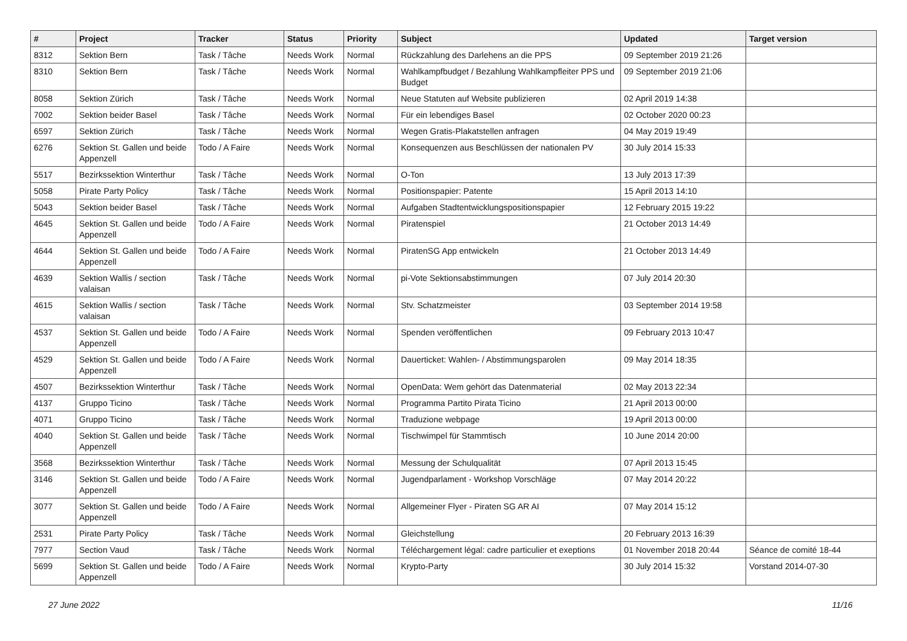| # | Project | Tracker | Status | Priority | Subject | Updated | Target version |
| --- | --- | --- | --- | --- | --- | --- | --- |
| 8312 | Sektion Bern | Task / Tâche | Needs Work | Normal | Rückzahlung des Darlehens an die PPS | 09 September 2019 21:26 | |
| 8310 | Sektion Bern | Task / Tâche | Needs Work | Normal | Wahlkampfbudget / Bezahlung Wahlkampfleiter PPS und Budget | 09 September 2019 21:06 | |
| 8058 | Sektion Zürich | Task / Tâche | Needs Work | Normal | Neue Statuten auf Website publizieren | 02 April 2019 14:38 | |
| 7002 | Sektion beider Basel | Task / Tâche | Needs Work | Normal | Für ein lebendiges Basel | 02 October 2020 00:23 | |
| 6597 | Sektion Zürich | Task / Tâche | Needs Work | Normal | Wegen Gratis-Plakatstellen anfragen | 04 May 2019 19:49 | |
| 6276 | Sektion St. Gallen und beide Appenzell | Todo / A Faire | Needs Work | Normal | Konsequenzen aus Beschlüssen der nationalen PV | 30 July 2014 15:33 | |
| 5517 | Bezirkssektion Winterthur | Task / Tâche | Needs Work | Normal | O-Ton | 13 July 2013 17:39 | |
| 5058 | Pirate Party Policy | Task / Tâche | Needs Work | Normal | Positionspapier: Patente | 15 April 2013 14:10 | |
| 5043 | Sektion beider Basel | Task / Tâche | Needs Work | Normal | Aufgaben Stadtentwicklungspositionspapier | 12 February 2015 19:22 | |
| 4645 | Sektion St. Gallen und beide Appenzell | Todo / A Faire | Needs Work | Normal | Piratenspiel | 21 October 2013 14:49 | |
| 4644 | Sektion St. Gallen und beide Appenzell | Todo / A Faire | Needs Work | Normal | PiratenSG App entwickeln | 21 October 2013 14:49 | |
| 4639 | Sektion Wallis / section valaisan | Task / Tâche | Needs Work | Normal | pi-Vote Sektionsabstimmungen | 07 July 2014 20:30 | |
| 4615 | Sektion Wallis / section valaisan | Task / Tâche | Needs Work | Normal | Stv. Schatzmeister | 03 September 2014 19:58 | |
| 4537 | Sektion St. Gallen und beide Appenzell | Todo / A Faire | Needs Work | Normal | Spenden veröffentlichen | 09 February 2013 10:47 | |
| 4529 | Sektion St. Gallen und beide Appenzell | Todo / A Faire | Needs Work | Normal | Dauerticket: Wahlen- / Abstimmungsparolen | 09 May 2014 18:35 | |
| 4507 | Bezirkssektion Winterthur | Task / Tâche | Needs Work | Normal | OpenData: Wem gehört das Datenmaterial | 02 May 2013 22:34 | |
| 4137 | Gruppo Ticino | Task / Tâche | Needs Work | Normal | Programma Partito Pirata Ticino | 21 April 2013 00:00 | |
| 4071 | Gruppo Ticino | Task / Tâche | Needs Work | Normal | Traduzione webpage | 19 April 2013 00:00 | |
| 4040 | Sektion St. Gallen und beide Appenzell | Task / Tâche | Needs Work | Normal | Tischwimpel für Stammtisch | 10 June 2014 20:00 | |
| 3568 | Bezirkssektion Winterthur | Task / Tâche | Needs Work | Normal | Messung der Schulqualität | 07 April 2013 15:45 | |
| 3146 | Sektion St. Gallen und beide Appenzell | Todo / A Faire | Needs Work | Normal | Jugendparlament - Workshop Vorschläge | 07 May 2014 20:22 | |
| 3077 | Sektion St. Gallen und beide Appenzell | Todo / A Faire | Needs Work | Normal | Allgemeiner Flyer - Piraten SG AR AI | 07 May 2014 15:12 | |
| 2531 | Pirate Party Policy | Task / Tâche | Needs Work | Normal | Gleichstellung | 20 February 2013 16:39 | |
| 7977 | Section Vaud | Task / Tâche | Needs Work | Normal | Téléchargement légal: cadre particulier et exeptions | 01 November 2018 20:44 | Séance de comité 18-44 |
| 5699 | Sektion St. Gallen und beide Appenzell | Todo / A Faire | Needs Work | Normal | Krypto-Party | 30 July 2014 15:32 | Vorstand 2014-07-30 |
27 June 2022 11/16